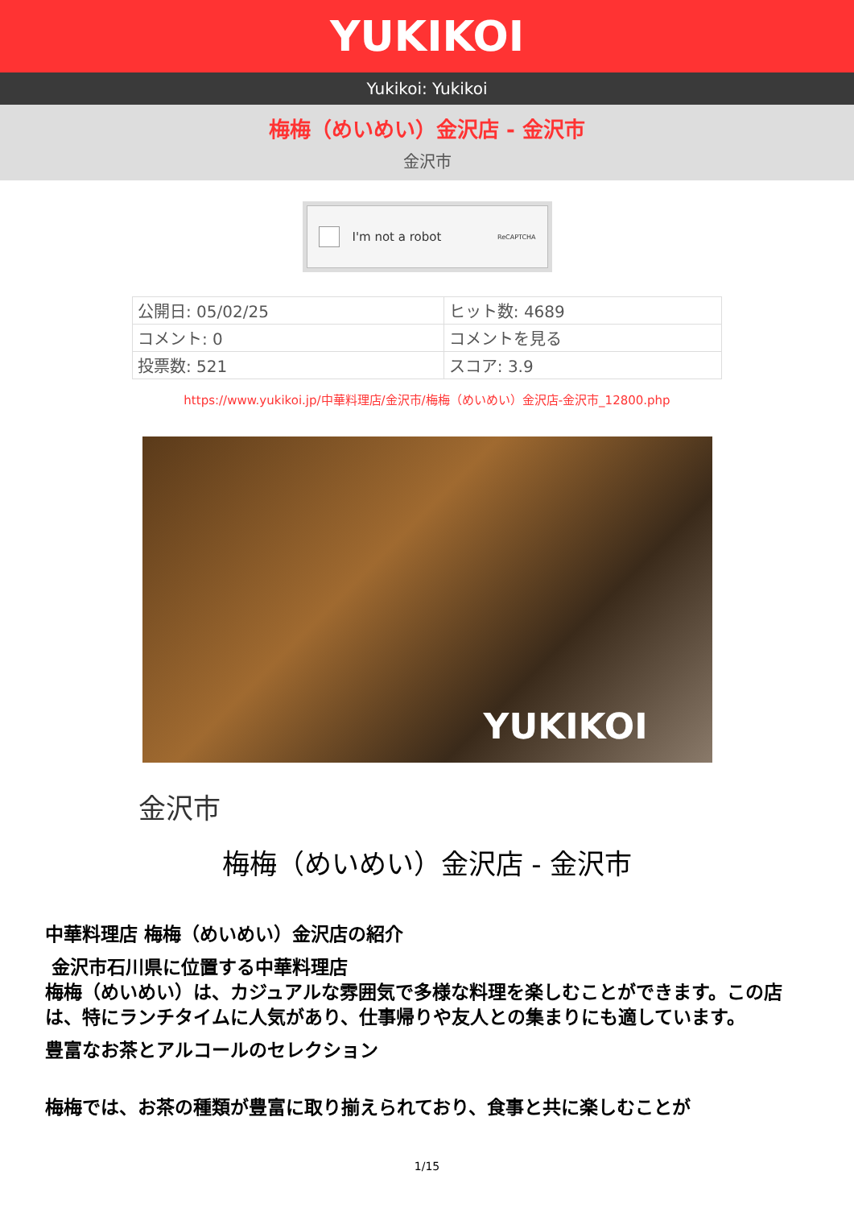YUKIKOI
Yukikoi: Yukikoi
梅梅（めいめい）金沢店 - 金沢市
金沢市
I'm not a robot ReCAPTCHA
| 公開日: 05/02/25 | ヒット数: 4689 |
| コメント: 0 | コメントを見る |
| 投票数: 521 | スコア: 3.9 |
https://www.yukikoi.jp/中華料理店/金沢市/梅梅（めいめい）金沢店-金沢市_12800.php
YUKIKOI
金沢市
梅梅（めいめい）金沢店 - 金沢市
中華料理店 梅梅（めいめい）金沢店の紹介
金沢市石川県に位置する中華料理店
梅梅（めいめい）は、カジュアルな雰囲気で多様な料理を楽しむことができます。この店は、特にランチタイムに人気があり、仕事帰りや友人との集まりにも適しています。
豊富なお茶とアルコールのセレクション
梅梅では、お茶の種類が豊富に取り揃えられており、食事と共に楽しむことが
1/15